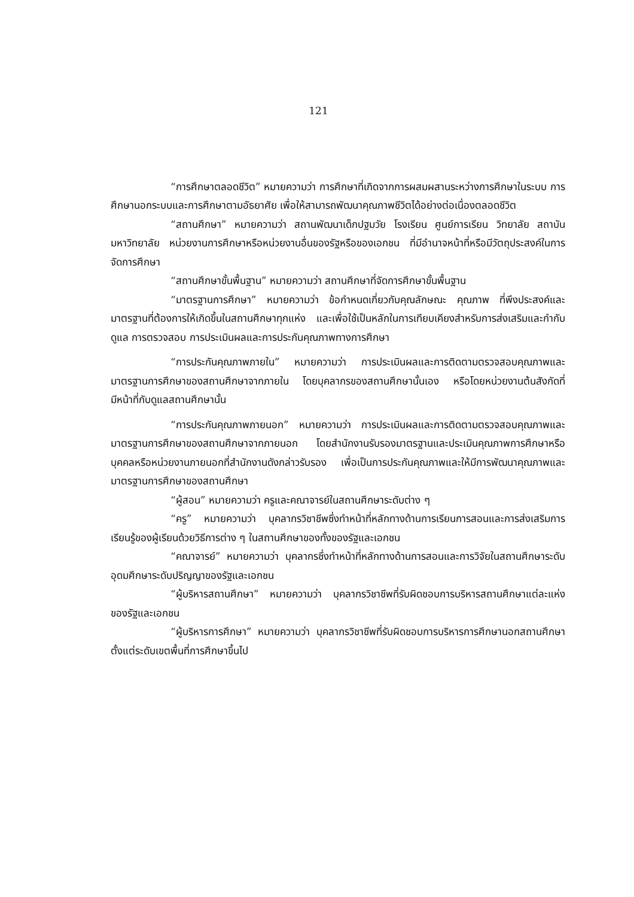121
“การศึกษาตลอดชีวิต” หมายความว่า การศึกษาที่เกิดจากการผสมผสานระหว่างการศึกษาในระบบ การศึกษานอกระบบและการศึกษาตามอัธยาศัย เพื่อให้สามารถพัฒนาคุณภาพชีวิตได้อย่างต่อเนื่องตลอดชีวิต
“สถานศึกษา” หมายความว่า สถานพัฒนาเด็กปฐมวัย โรงเรียน ศูนย์การเรียน วิทยาลัย สถาบัน มหาวิทยาลัย หน่วยงานการศึกษาหรือหน่วยงานอื่นของรัฐหรือของเอกชน ที่มีอำนาจหน้าที่หรือมีวัตถุประสงค์ในการจัดการศึกษา
“สถานศึกษาขั้นพื้นฐาน” หมายความว่า สถานศึกษาที่จัดการศึกษาขั้นพื้นฐาน
“มาตรฐานการศึกษา” หมายความว่า ข้อกำหนดเกี่ยวกับคุณลักษณะ คุณภาพ ที่พึงประสงค์และมาตรฐานที่ต้องการให้เกิดขึ้นในสถานศึกษาทุกแห่ง และเพื่อใช้เป็นหลักในการเทียบเคียงสำหรับการส่งเสริมและกำกับดูแล การตรวจสอบ การประเมินผลและการประกันคุณภาพทางการศึกษา
“การประกันคุณภาพภายใน” หมายความว่า การประเมินผลและการติดตามตรวจสอบคุณภาพและมาตรฐานการศึกษาของสถานศึกษาจากภายใน โดยบุคลากรของสถานศึกษานั้นเอง หรือโดยหน่วยงานต้นสังกัดที่มีหน้าที่กับดูแลสถานศึกษานั้น
“การประกันคุณภาพภายนอก” หมายความว่า การประเมินผลและการติดตามตรวจสอบคุณภาพและมาตรฐานการศึกษาของสถานศึกษาจากภายนอก โดยสำนักงานรับรองมาตรฐานและประเมินคุณภาพการศึกษาหรือบุคคลหรือหน่วยงานภายนอกที่สำนักงานดังกล่าวรับรอง เพื่อเป็นการประกันคุณภาพและให้มีการพัฒนาคุณภาพและมาตรฐานการศึกษาของสถานศึกษา
“ผู้สอน” หมายความว่า ครูและคณาจารย์ในสถานศึกษาระดับต่าง ๆ
“ครู” หมายความว่า บุคลากรวิชาชีพซึ่งทำหน้าที่หลักทางด้านการเรียนการสอนและการส่งเสริมการเรียนรู้ของผู้เรียนด้วยวิธีการต่าง ๆ ในสถานศึกษาของทั้งของรัฐและเอกชน
“คณาจารย์” หมายความว่า บุคลากรซึ่งทำหน้าที่หลักทางด้านการสอนและการวิจัยในสถานศึกษาระดับอุดมศึกษาระดับปริญญาของรัฐและเอกชน
“ผู้บริหารสถานศึกษา” หมายความว่า บุคลากรวิชาชีพที่รับผิดชอบการบริหารสถานศึกษาแต่ละแห่งของรัฐและเอกชน
“ผู้บริหารการศึกษา” หมายความว่า บุคลากรวิชาชีพที่รับผิดชอบการบริหารการศึกษานอกสถานศึกษาตั้งแต่ระดับเขตพื้นที่การศึกษาขึ้นไป